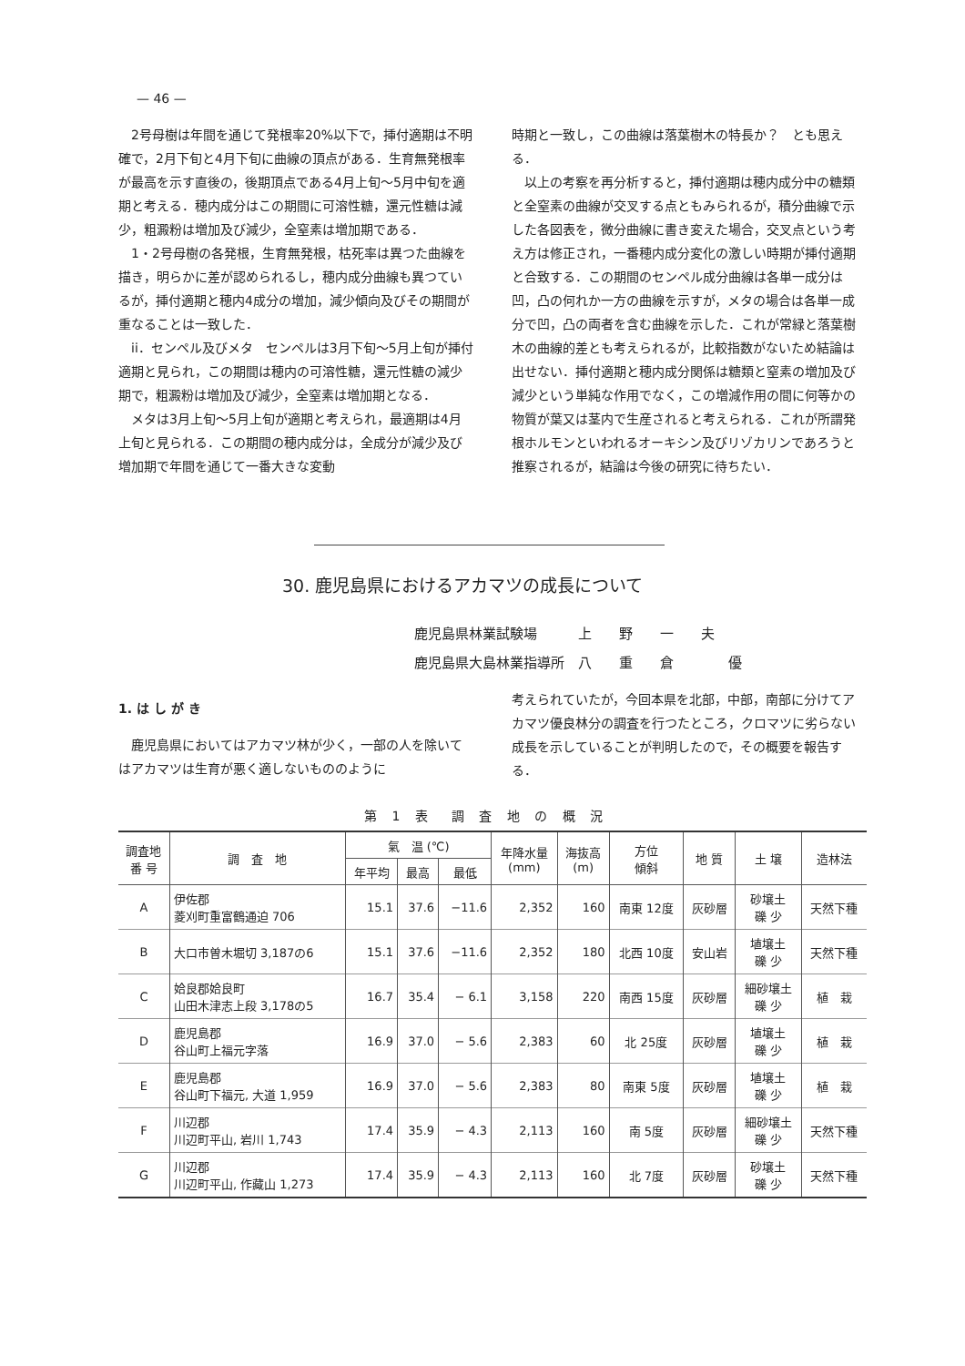— 46 —
2号母樹は年間を通じて発根率20%以下で，挿付適期は不明確で，2月下旬と4月下旬に曲線の頂点がある．生育無発根率が最高を示す直後の，後期頂点である4月上旬〜5月中旬を適期と考える．穂内成分はこの期間に可溶性糖，還元性糖は減少，粗澱粉は増加及び減少，全窒素は増加期である．
1・2号母樹の各発根，生育無発根，枯死率は異つた曲線を描き，明らかに差が認められるし，穂内成分曲線も異つているが，挿付適期と穂内4成分の増加，減少傾向及びその期間が重なることは一致した．
ii．センペル及びメタ　センペルは3月下旬〜5月上旬が挿付適期と見られ，この期間は穂内の可溶性糖，還元性糖の減少期で，粗澱粉は増加及び減少，全窒素は増加期となる．
メタは3月上旬〜5月上旬が適期と考えられ，最適期は4月上旬と見られる．この期間の穂内成分は，全成分が減少及び増加期で年間を通じて一番大きな変動
時期と一致し，この曲線は落葉樹木の特長か？　とも思える．
以上の考察を再分析すると，挿付適期は穂内成分中の糖類と全窒素の曲線が交叉する点ともみられるが，積分曲線で示した各図表を，微分曲線に書き変えた場合，交叉点という考え方は修正され，一番穂内成分変化の激しい時期が挿付適期と合致する．この期間のセンペル成分曲線は各単一成分は凹，凸の何れか一方の曲線を示すが，メタの場合は各単一成分で凹，凸の両者を含む曲線を示した．これが常緑と落葉樹木の曲線的差とも考えられるが，比較指数がないため結論は出せない．挿付適期と穂内成分関係は糖類と窒素の増加及び減少という単純な作用でなく，この増減作用の間に何等かの物質が葉又は茎内で生産されると考えられる．これが所謂発根ホルモンといわれるオーキシン及びリゾカリンであろうと推察されるが，結論は今後の研究に待ちたい．
30. 鹿児島県におけるアカマツの成長について
鹿児島県林業試験場 上　　野　　一　　夫
鹿児島県大島林業指導所 八　　重　　倉　　　　優
1. は し が き
鹿児島県においてはアカマツ林が少く，一部の人を除いてはアカマツは生育が悪く適しないもののように
考えられていたが，今回本県を北部，中部，南部に分けてアカマツ優良林分の調査を行つたところ，クロマツに劣らない成長を示していることが判明したので，その概要を報告する．
第 1 表　調 査 地 の 概 況
| 調査地 番 号 | 調 査 地 | 氣 温 (℃) | | | 年降水量 (mm) | 海抜高 (m) | 方位 傾斜 | 地 質 | 土 壌 | 造林法 |
| --- | --- | --- | --- | --- | --- | --- | --- | --- | --- | --- |
| | | 年平均 | 最高 | 最低 | | | | | | |
| A | 伊佐郡 菱刈町重富鶴通迫 706 | 15.1 | 37.6 | −11.6 | 2,352 | 160 | 南東 12度 | 灰砂層 | 砂壌土 礫 少 | 天然下種 |
| B | 大口市曽木堀切 3,187の6 | 15.1 | 37.6 | −11.6 | 2,352 | 180 | 北西 10度 | 安山岩 | 埴壌土 礫 少 | 天然下種 |
| C | 姶良郡姶良町 山田木津志上段 3,178の5 | 16.7 | 35.4 | − 6.1 | 3,158 | 220 | 南西 15度 | 灰砂層 | 細砂壌土 礫 少 | 植 栽 |
| D | 鹿児島郡 谷山町上福元字落 | 16.9 | 37.0 | − 5.6 | 2,383 | 60 | 北 25度 | 灰砂層 | 埴壌土 礫 少 | 植 栽 |
| E | 鹿児島郡 谷山町下福元, 大道 1,959 | 16.9 | 37.0 | − 5.6 | 2,383 | 80 | 南東 5度 | 灰砂層 | 埴壌土 礫 少 | 植 栽 |
| F | 川辺郡 川辺町平山, 岩川 1,743 | 17.4 | 35.9 | − 4.3 | 2,113 | 160 | 南 5度 | 灰砂層 | 細砂壌土 礫 少 | 天然下種 |
| G | 川辺郡 川辺町平山, 作藏山 1,273 | 17.4 | 35.9 | − 4.3 | 2,113 | 160 | 北 7度 | 灰砂層 | 砂壌土 礫 少 | 天然下種 |